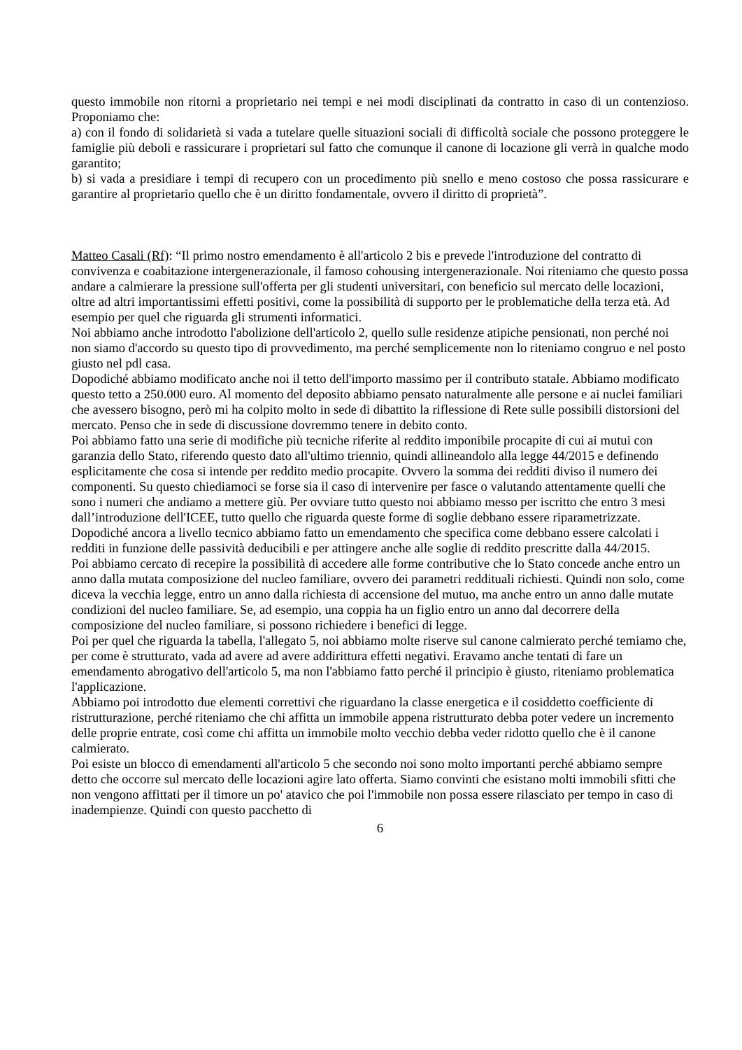questo immobile non ritorni a proprietario nei tempi e nei modi disciplinati da contratto in caso di un contenzioso. Proponiamo che:
a) con il fondo di solidarietà si vada a tutelare quelle situazioni sociali di difficoltà sociale che possono proteggere le famiglie più deboli e rassicurare i proprietari sul fatto che comunque il canone di locazione gli verrà in qualche modo garantito;
b) si vada a presidiare i tempi di recupero con un procedimento più snello e meno costoso che possa rassicurare e garantire al proprietario quello che è un diritto fondamentale, ovvero il diritto di proprietà”.
Matteo Casali (Rf): “Il primo nostro emendamento è all'articolo 2 bis e prevede l'introduzione del contratto di convivenza e coabitazione intergenerazionale, il famoso cohousing intergenerazionale. Noi riteniamo che questo possa andare a calmierare la pressione sull'offerta per gli studenti universitari, con beneficio sul mercato delle locazioni, oltre ad altri importantissimi effetti positivi, come la possibilità di supporto per le problematiche della terza età. Ad esempio per quel che riguarda gli strumenti informatici.
Noi abbiamo anche introdotto l'abolizione dell'articolo 2, quello sulle residenze atipiche pensionati, non perché noi non siamo d'accordo su questo tipo di provvedimento, ma perché semplicemente non lo riteniamo congruo e nel posto giusto nel pdl casa.
Dopodiché abbiamo modificato anche noi il tetto dell'importo massimo per il contributo statale. Abbiamo modificato questo tetto a 250.000 euro. Al momento del deposito abbiamo pensato naturalmente alle persone e ai nuclei familiari che avessero bisogno, però mi ha colpito molto in sede di dibattito la riflessione di Rete sulle possibili distorsioni del mercato. Penso che in sede di discussione dovremmo tenere in debito conto.
Poi abbiamo fatto una serie di modifiche più tecniche riferite al reddito imponibile procapite di cui ai mutui con garanzia dello Stato, riferendo questo dato all'ultimo triennio, quindi allineandolo alla legge 44/2015 e definendo esplicitamente che cosa si intende per reddito medio procapite. Ovvero la somma dei redditi diviso il numero dei componenti. Su questo chiediamoci se forse sia il caso di intervenire per fasce o valutando attentamente quelli che sono i numeri che andiamo a mettere giù. Per ovviare tutto questo noi abbiamo messo per iscritto che entro 3 mesi dall’introduzione dell'ICEE, tutto quello che riguarda queste forme di soglie debbano essere riparametrizzate.
Dopodiché ancora a livello tecnico abbiamo fatto un emendamento che specifica come debbano essere calcolati i redditi in funzione delle passività deducibili e per attingere anche alle soglie di reddito prescritte dalla 44/2015.
Poi abbiamo cercato di recepire la possibilità di accedere alle forme contributive che lo Stato concede anche entro un anno dalla mutata composizione del nucleo familiare, ovvero dei parametri reddituali richiesti. Quindi non solo, come diceva la vecchia legge, entro un anno dalla richiesta di accensione del mutuo, ma anche entro un anno dalle mutate condizioni del nucleo familiare. Se, ad esempio, una coppia ha un figlio entro un anno dal decorrere della composizione del nucleo familiare, si possono richiedere i benefici di legge.
Poi per quel che riguarda la tabella, l'allegato 5, noi abbiamo molte riserve sul canone calmierato perché temiamo che, per come è strutturato, vada ad avere ad avere addirittura effetti negativi. Eravamo anche tentati di fare un emendamento abrogativo dell'articolo 5, ma non l'abbiamo fatto perché il principio è giusto, riteniamo problematica l'applicazione.
Abbiamo poi introdotto due elementi correttivi che riguardano la classe energetica e il cosiddetto coefficiente di ristrutturazione, perché riteniamo che chi affitta un immobile appena ristrutturato debba poter vedere un incremento delle proprie entrate, così come chi affitta un immobile molto vecchio debba veder ridotto quello che è il canone calmierato.
Poi esiste un blocco di emendamenti all'articolo 5 che secondo noi sono molto importanti perché abbiamo sempre detto che occorre sul mercato delle locazioni agire lato offerta. Siamo convinti che esistano molti immobili sfitti che non vengono affittati per il timore un po' atavico che poi l'immobile non possa essere rilasciato per tempo in caso di inadempienze. Quindi con questo pacchetto di
6